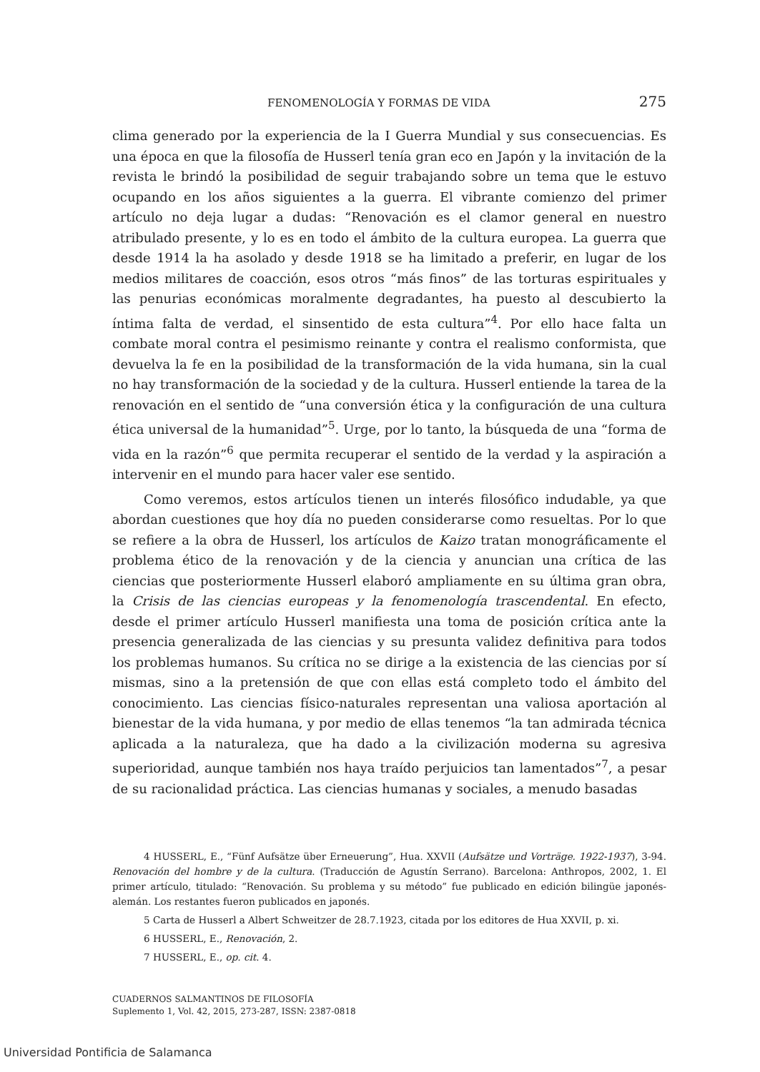FENOMENOLOGÍA Y FORMAS DE VIDA 275
clima generado por la experiencia de la I Guerra Mundial y sus consecuencias. Es una época en que la filosofía de Husserl tenía gran eco en Japón y la invitación de la revista le brindó la posibilidad de seguir trabajando sobre un tema que le estuvo ocupando en los años siguientes a la guerra. El vibrante comienzo del primer artículo no deja lugar a dudas: “Renovación es el clamor general en nuestro atribulado presente, y lo es en todo el ámbito de la cultura europea. La guerra que desde 1914 la ha asolado y desde 1918 se ha limitado a preferir, en lugar de los medios militares de coacción, esos otros “más finos” de las torturas espirituales y las penurias económicas moralmente degradantes, ha puesto al descubierto la íntima falta de verdad, el sinsentido de esta cultura”<sup>4</sup>. Por ello hace falta un combate moral contra el pesimismo reinante y contra el realismo conformista, que devuelva la fe en la posibilidad de la transformación de la vida humana, sin la cual no hay transformación de la sociedad y de la cultura. Husserl entiende la tarea de la renovación en el sentido de “una conversión ética y la configuración de una cultura ética universal de la humanidad”<sup>5</sup>. Urge, por lo tanto, la búsqueda de una “forma de vida en la razón”<sup>6</sup> que permita recuperar el sentido de la verdad y la aspiración a intervenir en el mundo para hacer valer ese sentido.
Como veremos, estos artículos tienen un interés filosófico indudable, ya que abordan cuestiones que hoy día no pueden considerarse como resueltas. Por lo que se refiere a la obra de Husserl, los artículos de Kaizo tratan monográficamente el problema ético de la renovación y de la ciencia y anuncian una crítica de las ciencias que posteriormente Husserl elaboró ampliamente en su última gran obra, la Crisis de las ciencias europeas y la fenomenología trascendental. En efecto, desde el primer artículo Husserl manifiesta una toma de posición crítica ante la presencia generalizada de las ciencias y su presunta validez definitiva para todos los problemas humanos. Su crítica no se dirige a la existencia de las ciencias por sí mismas, sino a la pretensión de que con ellas está completo todo el ámbito del conocimiento. Las ciencias físico-naturales representan una valiosa aportación al bienestar de la vida humana, y por medio de ellas tenemos “la tan admirada técnica aplicada a la naturaleza, que ha dado a la civilización moderna su agresiva superioridad, aunque también nos haya traído perjuicios tan lamentados”<sup>7</sup>, a pesar de su racionalidad práctica. Las ciencias humanas y sociales, a menudo basadas
4 HUSSERL, E., “Fünf Aufsätze über Erneuerung”, Hua. XXVII (Aufsätze und Vorträge. 1922-1937), 3-94. Renovación del hombre y de la cultura. (Traducción de Agustín Serrano). Barcelona: Anthropos, 2002, 1. El primer artículo, titulado: “Renovación. Su problema y su método” fue publicado en edición bilingüe japonés-alemán. Los restantes fueron publicados en japonés.
5 Carta de Husserl a Albert Schweitzer de 28.7.1923, citada por los editores de Hua XXVII, p. xi.
6 HUSSERL, E., Renovación, 2.
7 HUSSERL, E., op. cit. 4.
CUADERNOS SALMANTINOS DE FILOSOFÍA
Suplemento 1, Vol. 42, 2015, 273-287, ISSN: 2387-0818
Universidad Pontificia de Salamanca